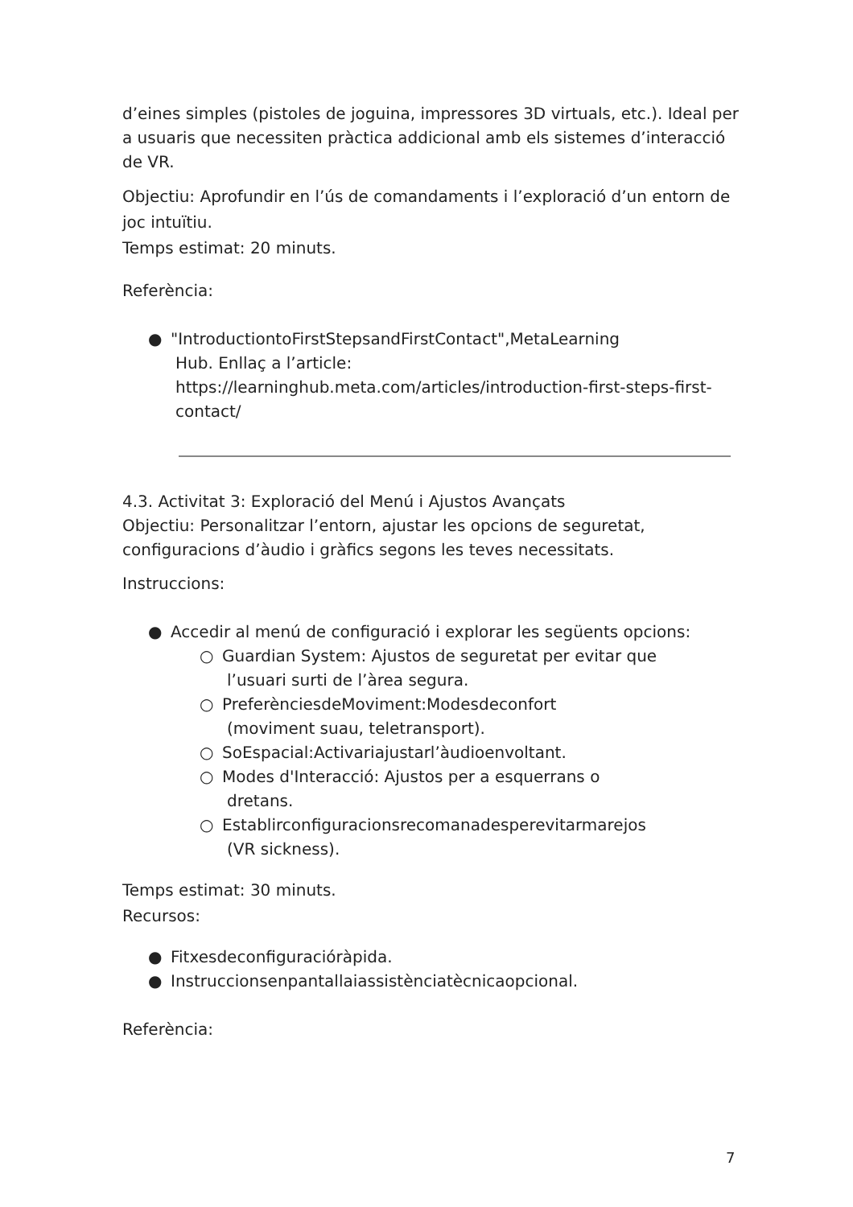d’eines simples (pistoles de joguina, impressores 3D virtuals, etc.). Ideal per a usuaris que necessiten pràctica addicional amb els sistemes d’interacció de VR.
Objectiu: Aprofundir en l’ús de comandaments i l’exploració d’un entorn de joc intuïtiu.
Temps estimat: 20 minuts.
Referència:
● "IntroductiontoFirstStepsandFirstContact",MetaLearning
Hub. Enllaç a l’article: https://learninghub.meta.com/articles/introduction-first-steps-first-contact/
4.3. Activitat 3: Exploració del Menú i Ajustos Avançats
Objectiu: Personalitzar l’entorn, ajustar les opcions de seguretat, configuracions d’àudio i gràfics segons les teves necessitats.
Instruccions:
● Accedir al menú de configuració i explorar les següents opcions:
○ Guardian System: Ajustos de seguretat per evitar que
l’usuari surti de l’àrea segura.
○ PreferènciesdeMoviment:Modesdeconfort
(moviment suau, teletransport).
○ SoEspacial:Activariajustarl’àudioenvoltant.
○ Modes d'Interacció: Ajustos per a esquerrans o
dretans.
○ Establirconfiguracionsrecomanadesperevitarmarejos
(VR sickness).
Temps estimat: 30 minuts.
Recursos:
● Fitxesdeconfiguracióràpida.
● Instruccionsenpantallaiassistènciatècnicaopcional.
Referència:
7